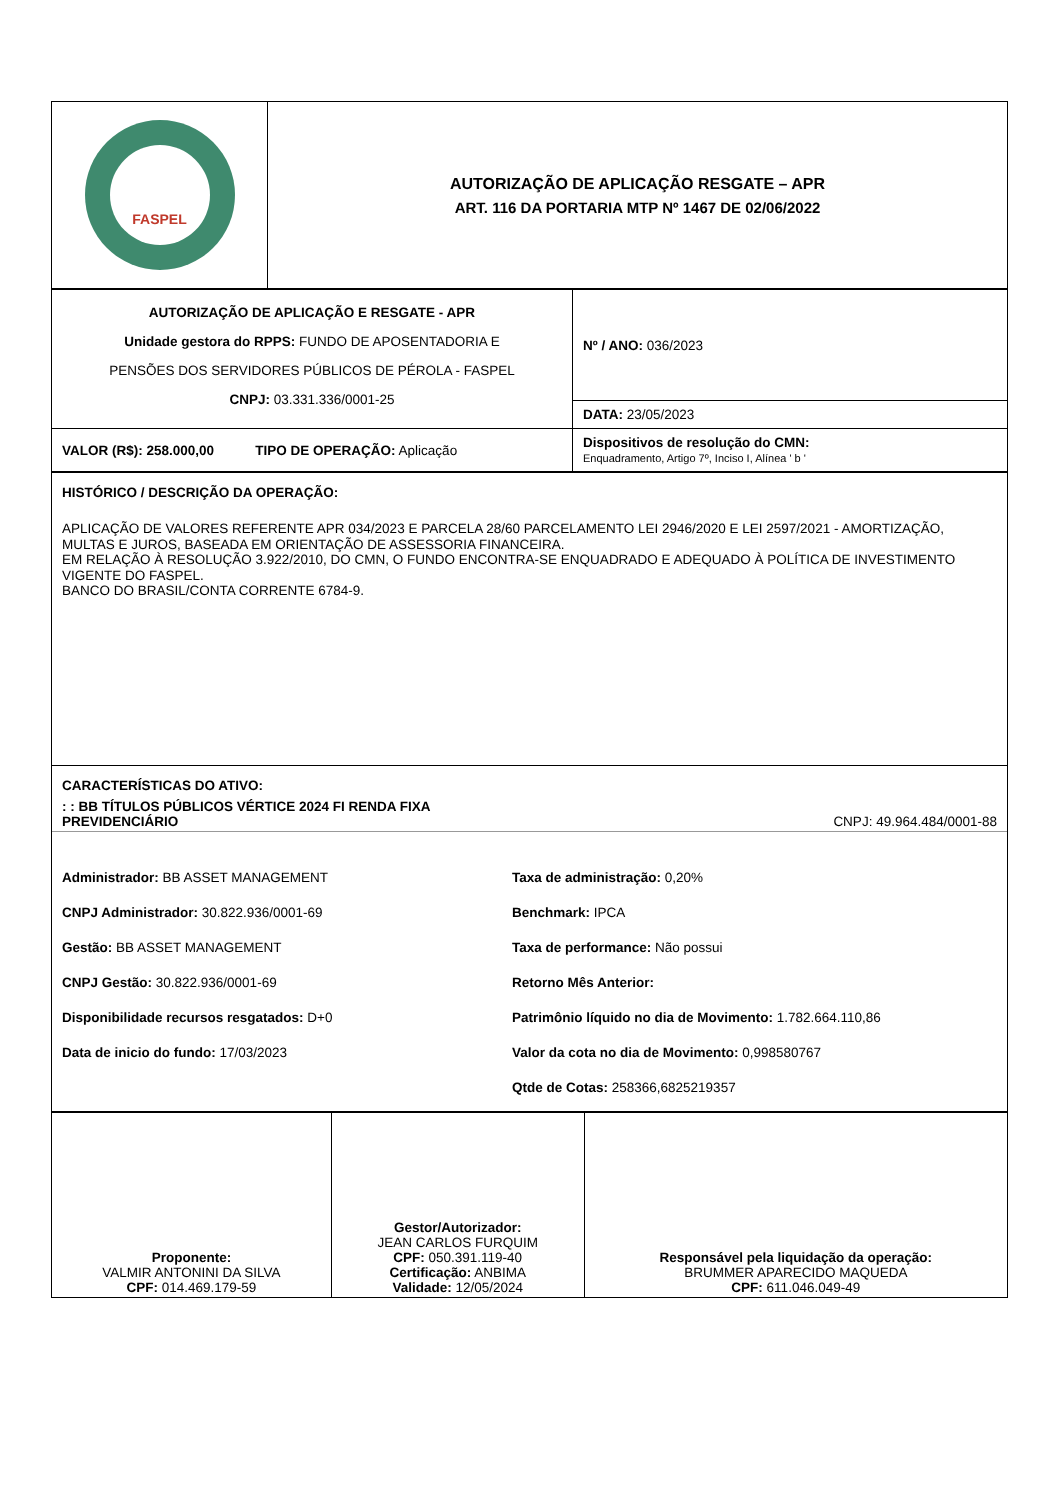| FASPEL | AUTORIZAÇÃO DE APLICAÇÃO RESGATE – APR ART. 116 DA PORTARIA MTP Nº 1467 DE 02/06/2022 |
| AUTORIZAÇÃO DE APLICAÇÃO E RESGATE - APR Unidade gestora do RPPS: FUNDO DE APOSENTADORIA E PENSÕES DOS SERVIDORES PÚBLICOS DE PÉROLA - FASPEL CNPJ: 03.331.336/0001-25 | Nº / ANO: 036/2023 |
| | DATA: 23/05/2023 |
| VALOR (R$): 258.000,00 TIPO DE OPERAÇÃO: Aplicação | Dispositivos de resolução do CMN: Enquadramento, Artigo 7º, Inciso I, Alínea ' b ' |
| HISTÓRICO / DESCRIÇÃO DA OPERAÇÃO: APLICAÇÃO DE VALORES REFERENTE APR 034/2023 E PARCELA 28/60 PARCELAMENTO LEI 2946/2020 E LEI 2597/2021 - AMORTIZAÇÃO, MULTAS E JUROS, BASEADA EM ORIENTAÇÃO DE ASSESSORIA FINANCEIRA. EM RELAÇÃO À RESOLUÇÃO 3.922/2010, DO CMN, O FUNDO ENCONTRA-SE ENQUADRADO E ADEQUADO À POLÍTICA DE INVESTIMENTO VIGENTE DO FASPEL. BANCO DO BRASIL/CONTA CORRENTE 6784-9. |
| CARACTERÍSTICAS DO ATIVO: : : BB TÍTULOS PÚBLICOS VÉRTICE 2024 FI RENDA FIXA PREVIDENCIÁRIO CNPJ: 49.964.484/0001-88 Administrador: BB ASSET MANAGEMENT Taxa de administração: 0,20% CNPJ Administrador: 30.822.936/0001-69 Benchmark: IPCA Gestão: BB ASSET MANAGEMENT Taxa de performance: Não possui CNPJ Gestão: 30.822.936/0001-69 Retorno Mês Anterior: Disponibilidade recursos resgatados: D+0 Patrimônio líquido no dia de Movimento: 1.782.664.110,86 Data de inicio do fundo: 17/03/2023 Valor da cota no dia de Movimento: 0,998580767 Qtde de Cotas: 258366,6825219357 |
| Proponente: VALMIR ANTONINI DA SILVA CPF: 014.469.179-59 | Gestor/Autorizador: JEAN CARLOS FURQUIM CPF: 050.391.119-40 Certificação: ANBIMA Validade: 12/05/2024 | Responsável pela liquidação da operação: BRUMMER APARECIDO MAQUEDA CPF: 611.046.049-49 |